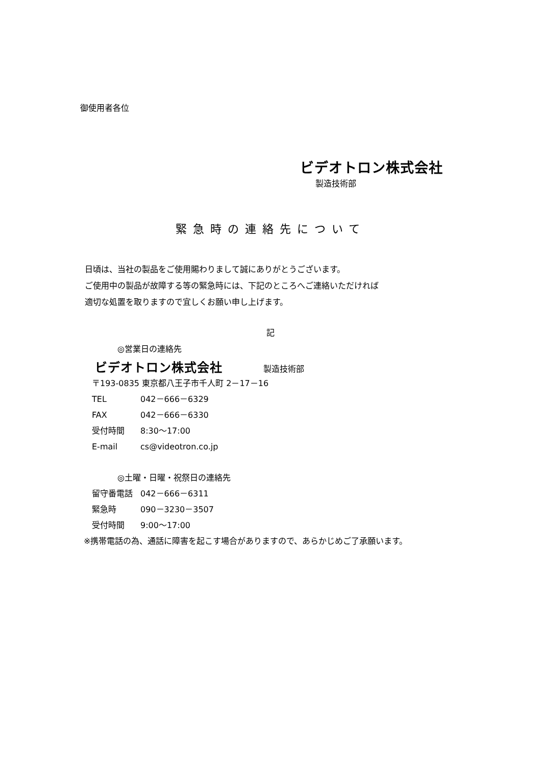御使用者各位
ビデオトロン株式会社
製造技術部
緊急時の連絡先について
日頃は、当社の製品をご使用賜わりまして誠にありがとうございます。
ご使用中の製品が故障する等の緊急時には、下記のところへご連絡いただければ
適切な処置を取りますので宜しくお願い申し上げます。
記
◎営業日の連絡先
ビデオトロン株式会社 製造技術部
〒193-0835 東京都八王子市千人町 2－17－16
TEL 042－666－6329
FAX 042－666－6330
受付時間 8:30～17:00
E-mail cs@videotron.co.jp
◎土曜・日曜・祝祭日の連絡先
留守番電話 042－666－6311
緊急時 090－3230－3507
受付時間 9:00～17:00
※携帯電話の為、通話に障害を起こす場合がありますので、あらかじめご了承願います。